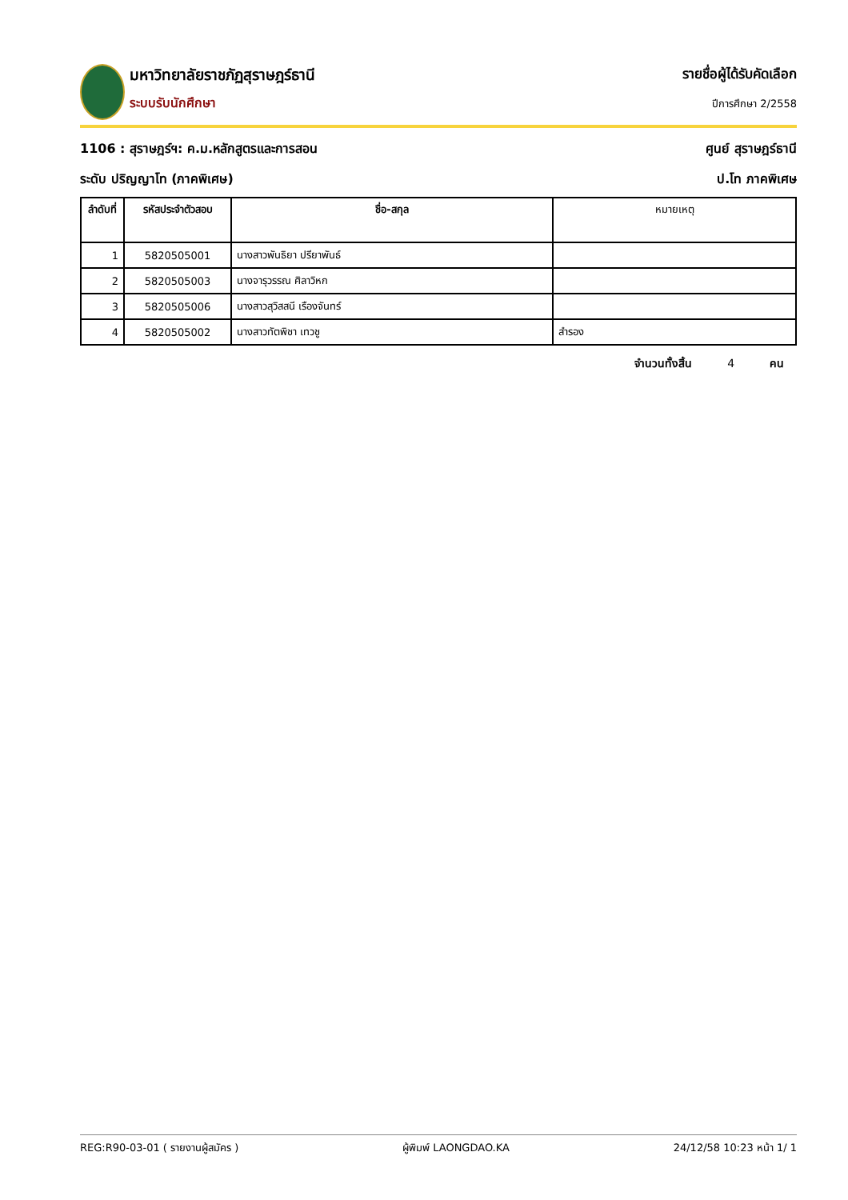มหาวิทยาลัยราชภัฏสุราษฎร์ธานี
ระบบรับนักศึกษา
รายชื่อผู้ได้รับคัดเลือก
ปีการศึกษา 2/2558
1106 : สุราษฎร์ฯ: ค.ม.หลักสูตรและการสอน ศูนย์ สุราษฎร์ธานี
ระดับ ปริญญาโท (ภาคพิเศษ) ป.โท ภาคพิเศษ
| ลำดับที่ | รหัสประจำตัวสอบ | ชื่อ-สกุล | หมายเหตุ |
| --- | --- | --- | --- |
| 1 | 5820505001 | นางสาวพันธิยา ปรียาพันธ์ | |
| 2 | 5820505003 | นางจารุวรรณ ศิลาวิหก | |
| 3 | 5820505006 | นางสาวสุวิสสนี เรืองจันทร์ | |
| 4 | 5820505002 | นางสาวทัตพิชา เทวชู | สำรอง |
จำนวนทั้งสิ้น 4 คน
REG:R90-03-01 ( รายงานผู้สมัคร ) ผู้พิมพ์ LAONGDAO.KA 24/12/58 10:23 หน้า 1/ 1